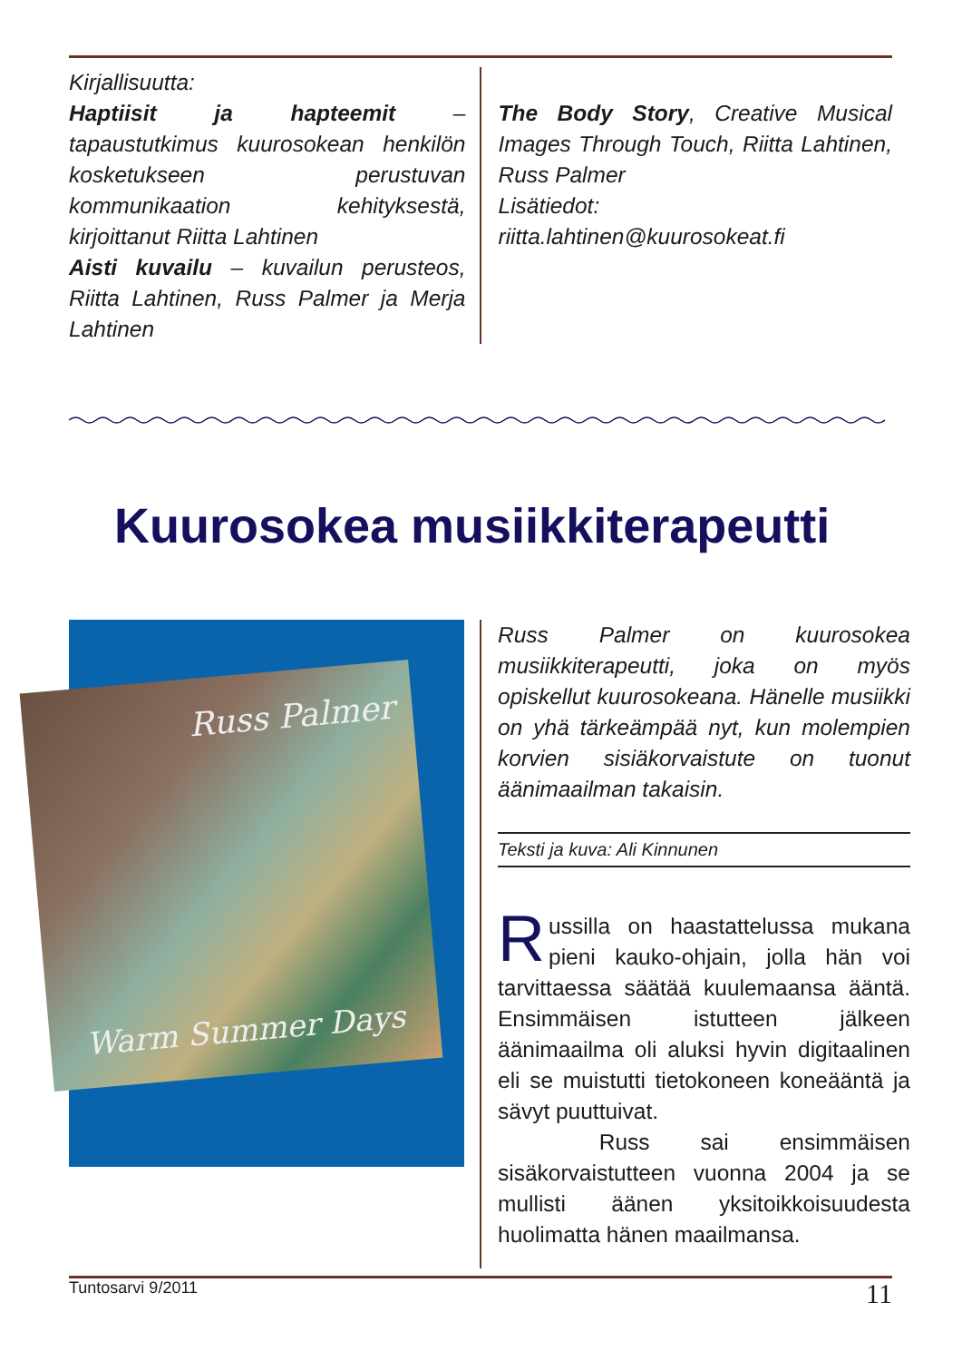Kirjallisuutta:
Haptiisit ja hapteemit – tapaustutkimus kuurosokean henkilön kosketukseen perustuvan kommunikaation kehityksestä, kirjoittanut Riitta Lahtinen
Aisti kuvailu – kuvailun perusteos, Riitta Lahtinen, Russ Palmer ja Merja Lahtinen
The Body Story, Creative Musical Images Through Touch, Riitta Lahtinen, Russ Palmer
Lisätiedot: riitta.lahtinen@kuurosokeat.fi
Kuurosokea musiikkiterapeutti
Russ Palmer
Warm Summer Days
Russ Palmer on kuurosokea musiikkiterapeutti, joka on myös opiskellut kuurosokeana. Hänelle musiikki on yhä tärkeämpää nyt, kun molempien korvien sisiäkorvaistute on tuonut äänimaailman takaisin.
Teksti ja kuva: Ali Kinnunen
Russilla on haastattelussa mukana pieni kauko-ohjain, jolla hän voi tarvittaessa säätää kuulemaansa ääntä. Ensimmäisen istutteen jälkeen äänimaailma oli aluksi hyvin digitaalinen eli se muistutti tietokoneen koneääntä ja sävyt puuttuivat.
Russ sai ensimmäisen sisäkorvaistutteen vuonna 2004 ja se mullisti äänen yksitoikkoisuudesta huolimatta hänen maailmansa.
Tuntosarvi 9/2011 11